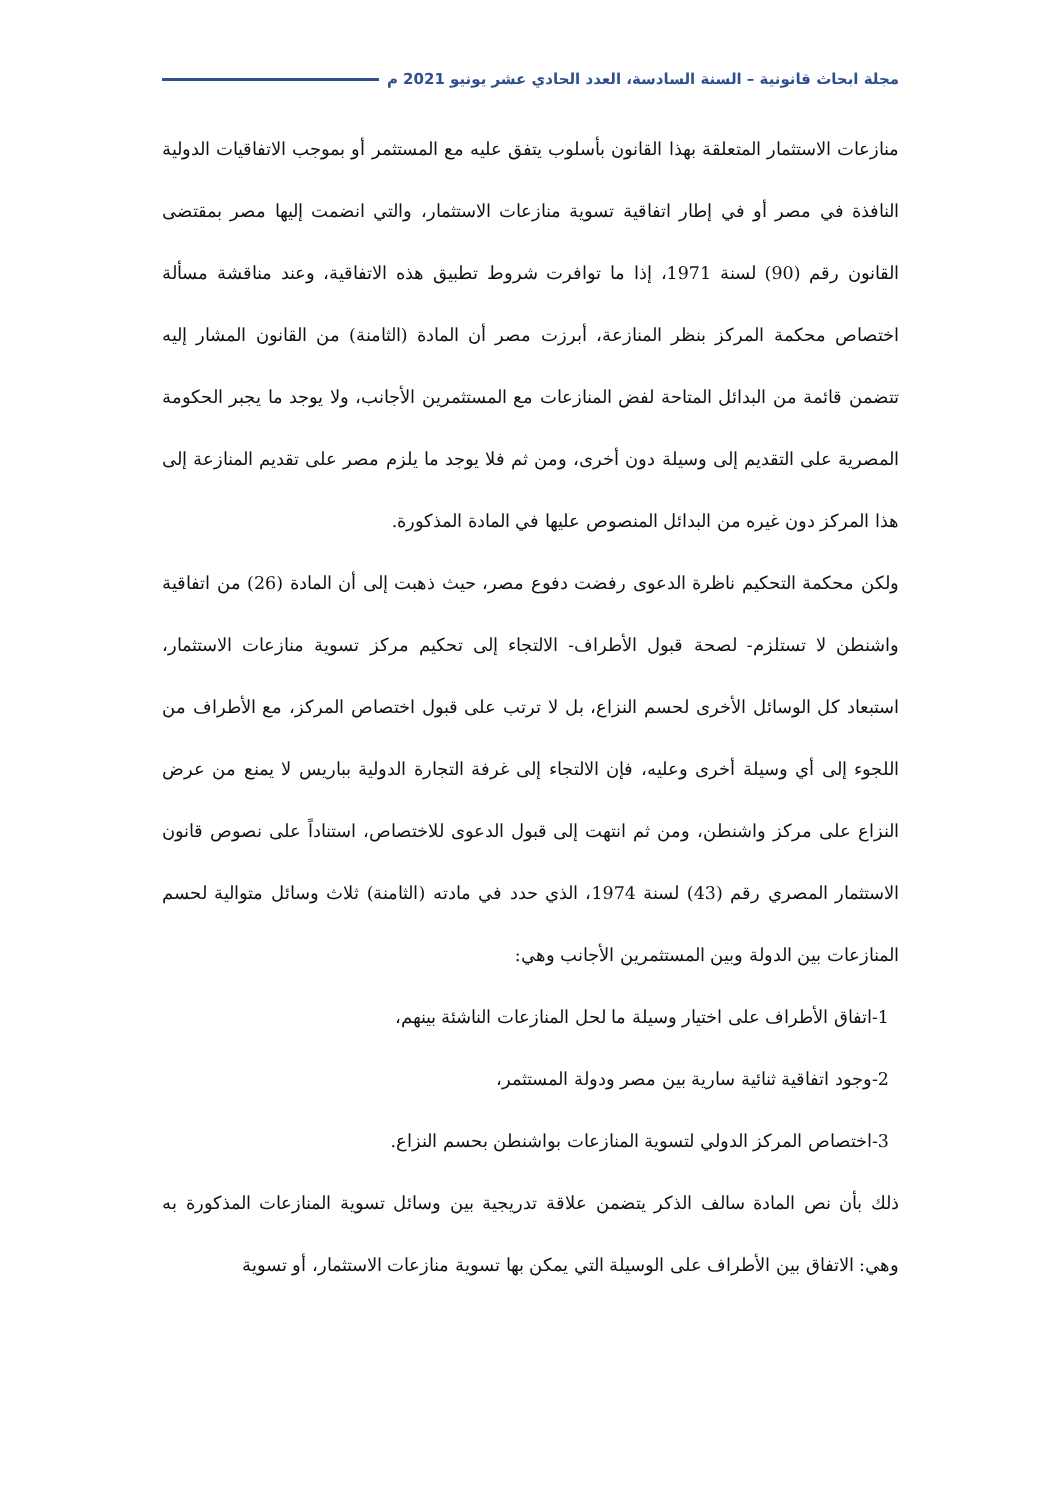مجلة ابحاث قانونية – السنة السادسة، العدد الحادي عشر يونيو 2021 م
منازعات الاستثمار المتعلقة بهذا القانون بأسلوب يتفق عليه مع المستثمر أو بموجب الاتفاقيات الدولية النافذة في مصر أو في إطار اتفاقية تسوية منازعات الاستثمار، والتي انضمت إليها مصر بمقتضى القانون رقم (90) لسنة 1971، إذا ما توافرت شروط تطبيق هذه الاتفاقية، وعند مناقشة مسألة اختصاص محكمة المركز بنظر المنازعة، أبرزت مصر أن المادة (الثامنة) من القانون المشار إليه تتضمن قائمة من البدائل المتاحة لفض المنازعات مع المستثمرين الأجانب، ولا يوجد ما يجبر الحكومة المصرية على التقديم إلى وسيلة دون أخرى، ومن ثم فلا يوجد ما يلزم مصر على تقديم المنازعة إلى هذا المركز دون غيره من البدائل المنصوص عليها في المادة المذكورة.
ولكن محكمة التحكيم ناظرة الدعوى رفضت دفوع مصر، حيث ذهبت إلى أن المادة (26) من اتفاقية واشنطن لا تستلزم- لصحة قبول الأطراف- الالتجاء إلى تحكيم مركز تسوية منازعات الاستثمار، استبعاد كل الوسائل الأخرى لحسم النزاع، بل لا ترتب على قبول اختصاص المركز، مع الأطراف من اللجوء إلى أي وسيلة أخرى وعليه، فإن الالتجاء إلى غرفة التجارة الدولية بباريس لا يمنع من عرض النزاع على مركز واشنطن، ومن ثم انتهت إلى قبول الدعوى للاختصاص، استناداً على نصوص قانون الاستثمار المصري رقم (43) لسنة 1974، الذي حدد في مادته (الثامنة) ثلاث وسائل متوالية لحسم المنازعات بين الدولة وبين المستثمرين الأجانب وهي:
1-اتفاق الأطراف على اختيار وسيلة ما لحل المنازعات الناشئة بينهم،
2-وجود اتفاقية ثنائية سارية بين مصر ودولة المستثمر،
3-اختصاص المركز الدولي لتسوية المنازعات بواشنطن بحسم النزاع.
ذلك بأن نص المادة سالف الذكر يتضمن علاقة تدريجية بين وسائل تسوية المنازعات المذكورة به وهي: الاتفاق بين الأطراف على الوسيلة التي يمكن بها تسوية منازعات الاستثمار، أو تسوية